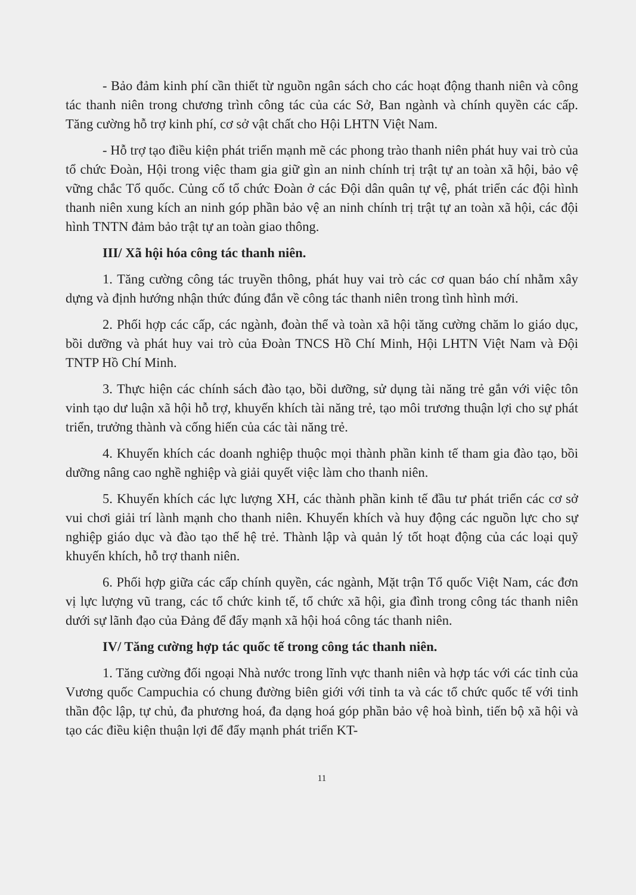- Bảo đảm kinh phí cần thiết từ nguồn ngân sách cho các hoạt động thanh niên và công tác thanh niên trong chương trình công tác của các Sở, Ban ngành và chính quyền các cấp. Tăng cường hỗ trợ kinh phí, cơ sở vật chất cho Hội LHTN Việt Nam.
- Hỗ trợ tạo điều kiện phát triển mạnh mẽ các phong trào thanh niên phát huy vai trò của tổ chức Đoàn, Hội trong việc tham gia giữ gìn an ninh chính trị trật tự an toàn xã hội, bảo vệ vững chắc Tổ quốc. Củng cố tổ chức Đoàn ở các Đội dân quân tự vệ, phát triển các đội hình thanh niên xung kích an ninh góp phần bảo vệ an ninh chính trị trật tự an toàn xã hội, các đội hình TNTN đảm bảo trật tự an toàn giao thông.
III/ Xã hội hóa công tác thanh niên.
1. Tăng cường công tác truyền thông, phát huy vai trò các cơ quan báo chí nhằm xây dựng và định hướng nhận thức đúng đắn về công tác thanh niên trong tình hình mới.
2. Phối hợp các cấp, các ngành, đoàn thể và toàn xã hội tăng cường chăm lo giáo dục, bồi dưỡng và phát huy vai trò của Đoàn TNCS Hồ Chí Minh, Hội LHTN Việt Nam và Đội TNTP Hồ Chí Minh.
3. Thực hiện các chính sách đào tạo, bồi dưỡng, sử dụng tài năng trẻ gắn với việc tôn vinh tạo dư luận xã hội hỗ trợ, khuyến khích tài năng trẻ, tạo môi trương thuận lợi cho sự phát triển, trưởng thành và cống hiến của các tài năng trẻ.
4. Khuyến khích các doanh nghiệp thuộc mọi thành phần kinh tế tham gia đào tạo, bồi dưỡng nâng cao nghề nghiệp và giải quyết việc làm cho thanh niên.
5. Khuyến khích các lực lượng XH, các thành phần kinh tế đầu tư phát triển các cơ sở vui chơi giải trí lành mạnh cho thanh niên. Khuyến khích và huy động các nguồn lực cho sự nghiệp giáo dục và đào tạo thế hệ trẻ. Thành lập và quản lý tốt hoạt động của các loại quỹ khuyến khích, hỗ trợ thanh niên.
6. Phối hợp giữa các cấp chính quyền, các ngành, Mặt trận Tổ quốc Việt Nam, các đơn vị lực lượng vũ trang, các tổ chức kinh tế, tổ chức xã hội, gia đình trong công tác thanh niên dưới sự lãnh đạo của Đảng để đẩy mạnh xã hội hoá công tác thanh niên.
IV/ Tăng cường hợp tác quốc tế trong công tác thanh niên.
1. Tăng cường đối ngoại Nhà nước trong lĩnh vực thanh niên và hợp tác với các tỉnh của Vương quốc Campuchia có chung đường biên giới với tỉnh ta và các tổ chức quốc tế với tinh thần độc lập, tự chủ, đa phương hoá, đa dạng hoá góp phần bảo vệ hoà bình, tiến bộ xã hội và tạo các điều kiện thuận lợi để đẩy mạnh phát triển KT-
11